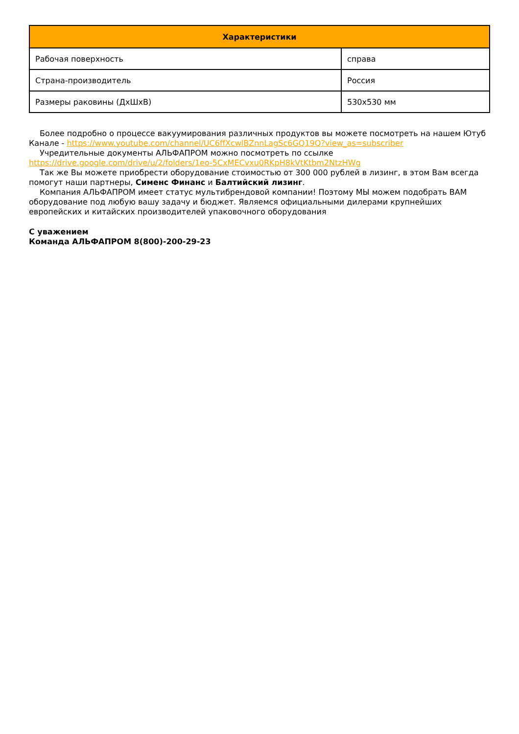| Характеристики | |
| --- | --- |
| Рабочая поверхность | справа |
| Страна-производитель | Россия |
| Размеры раковины (ДхШхВ) | 530x530 мм |
Более подробно о процессе вакуумирования различных продуктов вы можете посмотреть на нашем Ютуб Канале - https://www.youtube.com/channel/UC6ffXcwlBZnnLagSc6GQ19Q?view_as=subscriber
Учредительные документы АЛЬФАПРОМ можно посмотреть по ссылке https://drive.google.com/drive/u/2/folders/1eo-5CxMECvxu0RKpH8kVtKtbm2NtzHWg
Так же Вы можете приобрести оборудование стоимостью от 300 000 рублей в лизинг, в этом Вам всегда помогут наши партнеры, Сименс Финанс и Балтийский лизинг.
Компания АЛЬФАПРОМ имеет статус мультибрендовой компании! Поэтому МЫ можем подобрать ВАМ оборудование под любую вашу задачу и бюджет. Являемся официальными дилерами крупнейших европейских и китайских производителей упаковочного оборудования
С уважением
Команда АЛЬФАПРОМ 8(800)-200-29-23